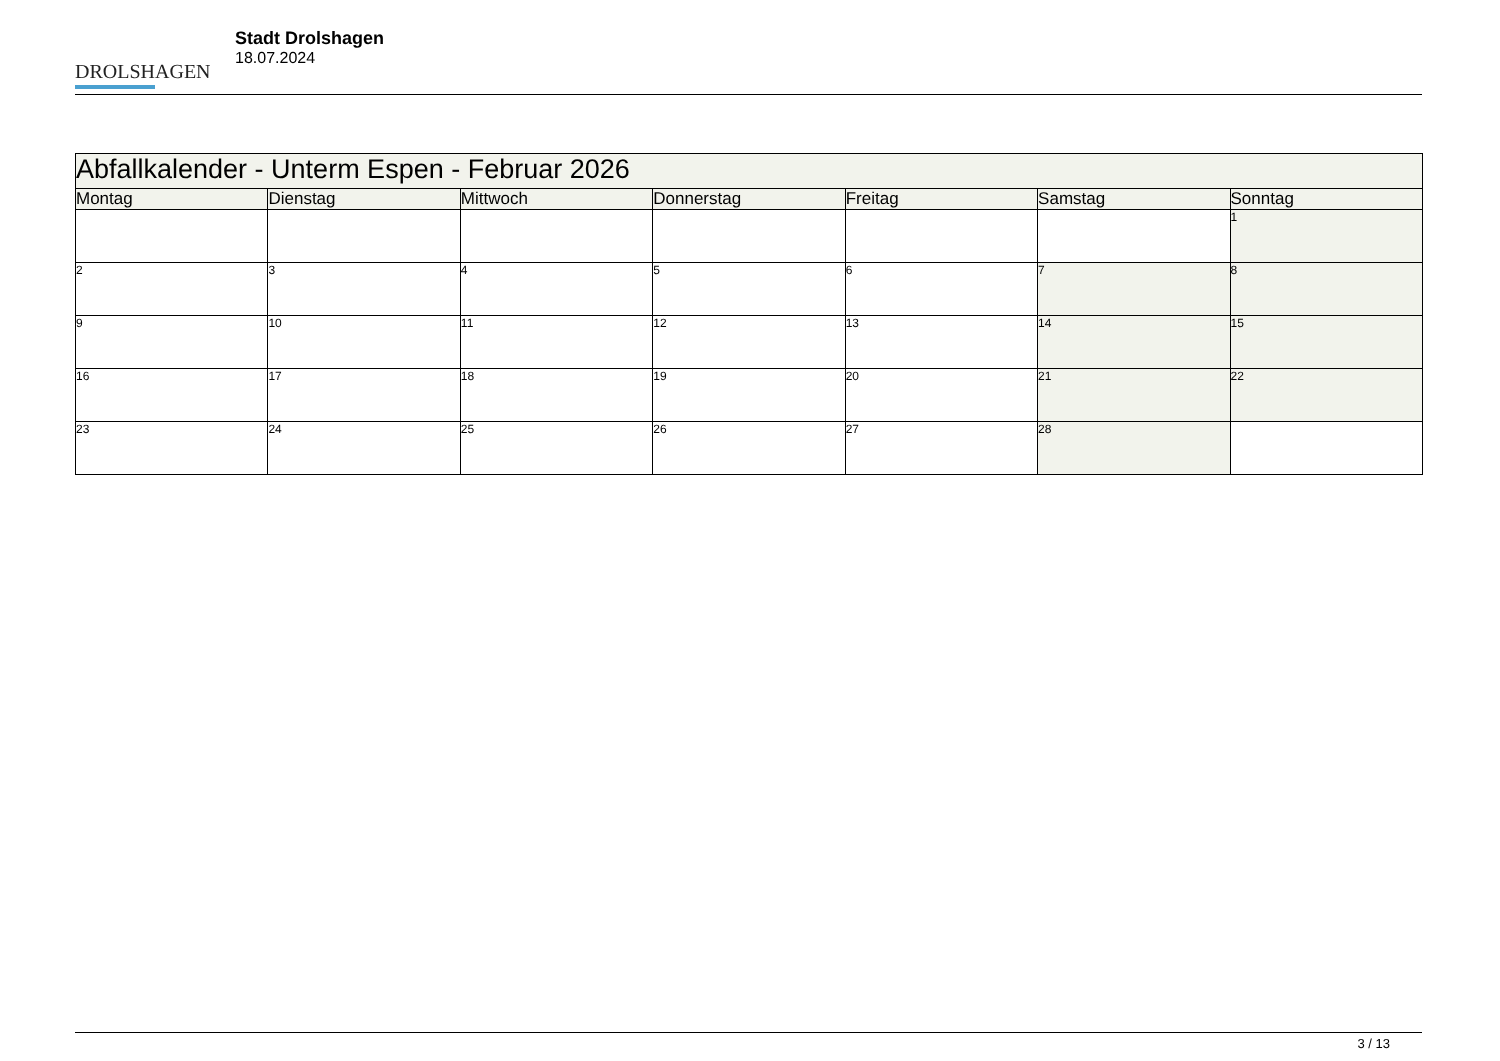DROLSHAGEN
Stadt Drolshagen
18.07.2024
| Abfallkalender - Unterm Espen - Februar 2026 | | | | | | |
| Montag | Dienstag | Mittwoch | Donnerstag | Freitag | Samstag | Sonntag |
| | | | | | | 1 |
| 2 | 3 | 4 | 5 | 6 | 7 | 8 |
| 9 | 10 | 11 | 12 | 13 | 14 | 15 |
| 16 | 17 | 18 | 19 | 20 | 21 | 22 |
| 23 | 24 | 25 | 26 | 27 | 28 | |
3 / 13